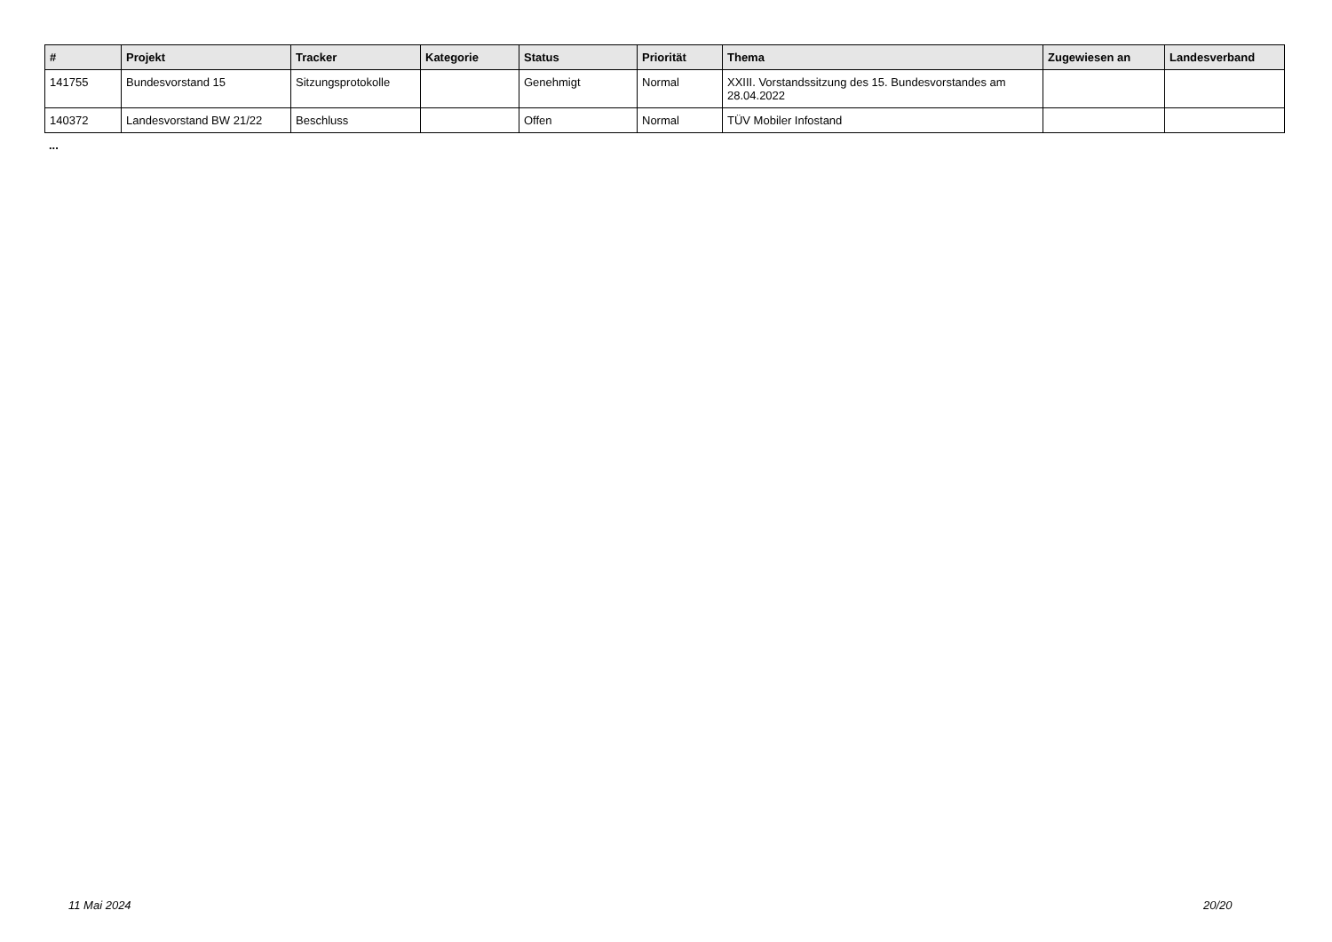| # | Projekt | Tracker | Kategorie | Status | Priorität | Thema | Zugewiesen an | Landesverband |
| --- | --- | --- | --- | --- | --- | --- | --- | --- |
| 141755 | Bundesvorstand 15 | Sitzungsprotokolle | | Genehmigt | Normal | XXIII. Vorstandssitzung des 15. Bundesvorstandes am 28.04.2022 | | |
| 140372 | Landesvorstand BW 21/22 | Beschluss | | Offen | Normal | TÜV Mobiler Infostand | | |
...
11 Mai 2024 20/20